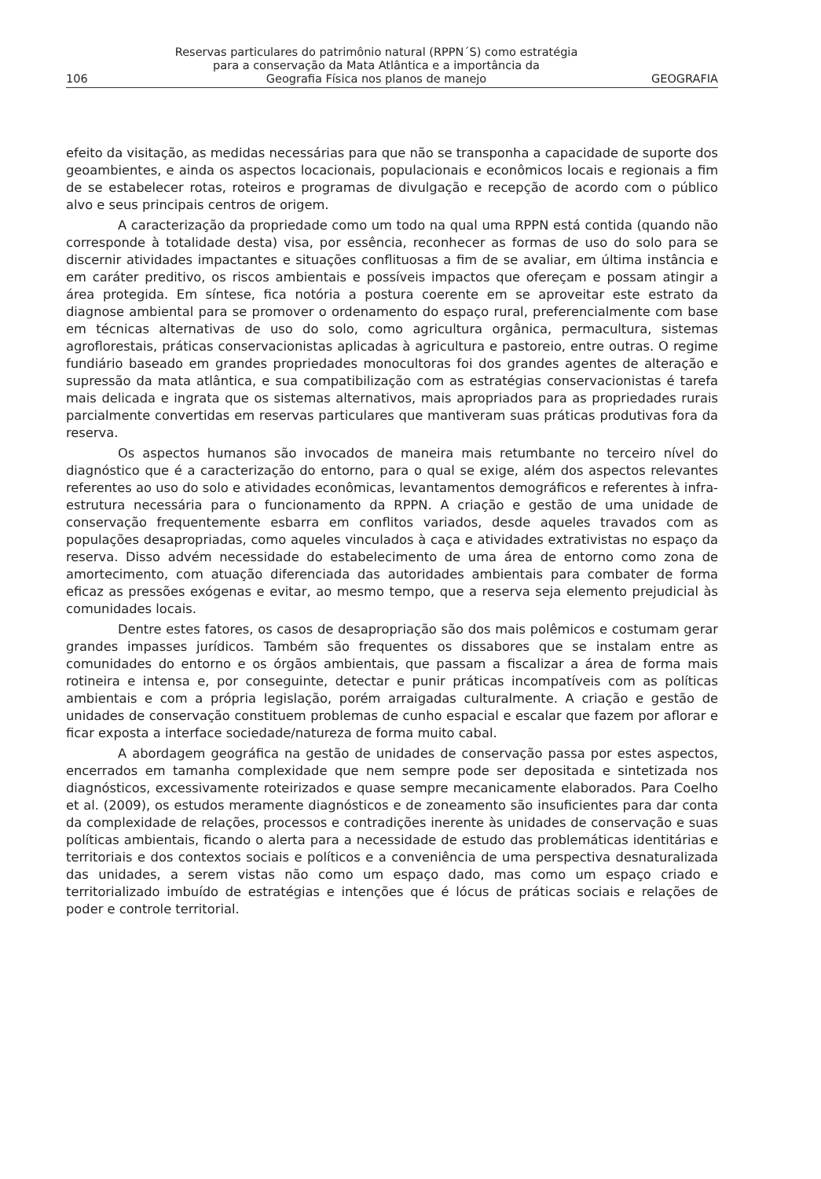106
Reservas particulares do patrimônio natural (RPPN´S) como estratégia
para a conservação da Mata Atlântica e a importância da
Geografia Física nos planos de manejo
GEOGRAFIA
efeito da visitação, as medidas necessárias para que não se transponha a capacidade de suporte dos geoambientes, e ainda os aspectos locacionais, populacionais e econômicos locais e regionais a fim de se estabelecer rotas, roteiros e programas de divulgação e recepção de acordo com o público alvo e seus principais centros de origem.
A caracterização da propriedade como um todo na qual uma RPPN está contida (quando não corresponde à totalidade desta) visa, por essência, reconhecer as formas de uso do solo para se discernir atividades impactantes e situações conflituosas a fim de se avaliar, em última instância e em caráter preditivo, os riscos ambientais e possíveis impactos que ofereçam e possam atingir a área protegida. Em síntese, fica notória a postura coerente em se aproveitar este estrato da diagnose ambiental para se promover o ordenamento do espaço rural, preferencialmente com base em técnicas alternativas de uso do solo, como agricultura orgânica, permacultura, sistemas agroflorestais, práticas conservacionistas aplicadas à agricultura e pastoreio, entre outras. O regime fundiário baseado em grandes propriedades monocultoras foi dos grandes agentes de alteração e supressão da mata atlântica, e sua compatibilização com as estratégias conservacionistas é tarefa mais delicada e ingrata que os sistemas alternativos, mais apropriados para as propriedades rurais parcialmente convertidas em reservas particulares que mantiveram suas práticas produtivas fora da reserva.
Os aspectos humanos são invocados de maneira mais retumbante no terceiro nível do diagnóstico que é a caracterização do entorno, para o qual se exige, além dos aspectos relevantes referentes ao uso do solo e atividades econômicas, levantamentos demográficos e referentes à infra-estrutura necessária para o funcionamento da RPPN. A criação e gestão de uma unidade de conservação frequentemente esbarra em conflitos variados, desde aqueles travados com as populações desapropriadas, como aqueles vinculados à caça e atividades extrativistas no espaço da reserva. Disso advém necessidade do estabelecimento de uma área de entorno como zona de amortecimento, com atuação diferenciada das autoridades ambientais para combater de forma eficaz as pressões exógenas e evitar, ao mesmo tempo, que a reserva seja elemento prejudicial às comunidades locais.
Dentre estes fatores, os casos de desapropriação são dos mais polêmicos e costumam gerar grandes impasses jurídicos. Também são frequentes os dissabores que se instalam entre as comunidades do entorno e os órgãos ambientais, que passam a fiscalizar a área de forma mais rotineira e intensa e, por conseguinte, detectar e punir práticas incompatíveis com as políticas ambientais e com a própria legislação, porém arraigadas culturalmente. A criação e gestão de unidades de conservação constituem problemas de cunho espacial e escalar que fazem por aflorar e ficar exposta a interface sociedade/natureza de forma muito cabal.
A abordagem geográfica na gestão de unidades de conservação passa por estes aspectos, encerrados em tamanha complexidade que nem sempre pode ser depositada e sintetizada nos diagnósticos, excessivamente roteirizados e quase sempre mecanicamente elaborados. Para Coelho et al. (2009), os estudos meramente diagnósticos e de zoneamento são insuficientes para dar conta da complexidade de relações, processos e contradições inerente às unidades de conservação e suas políticas ambientais, ficando o alerta para a necessidade de estudo das problemáticas identitárias e territoriais e dos contextos sociais e políticos e a conveniência de uma perspectiva desnaturalizada das unidades, a serem vistas não como um espaço dado, mas como um espaço criado e territorializado imbuído de estratégias e intenções que é lócus de práticas sociais e relações de poder e controle territorial.